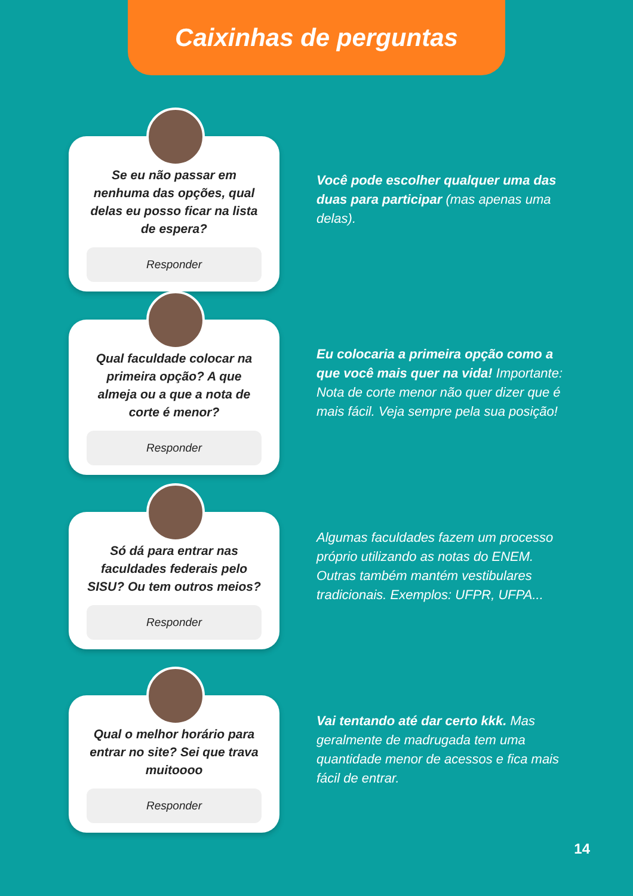Caixinhas de perguntas
Se eu não passar em nenhuma das opções, qual delas eu posso ficar na lista de espera?
Responder
Você pode escolher qualquer uma das duas para participar (mas apenas uma delas).
Qual faculdade colocar na primeira opção? A que almeja ou a que a nota de corte é menor?
Responder
Eu colocaria a primeira opção como a que você mais quer na vida! Importante: Nota de corte menor não quer dizer que é mais fácil. Veja sempre pela sua posição!
Só dá para entrar nas faculdades federais pelo SISU? Ou tem outros meios?
Responder
Algumas faculdades fazem um processo próprio utilizando as notas do ENEM. Outras também mantém vestibulares tradicionais. Exemplos: UFPR, UFPA...
Qual o melhor horário para entrar no site? Sei que trava muitoooo
Responder
Vai tentando até dar certo kkk. Mas geralmente de madrugada tem uma quantidade menor de acessos e fica mais fácil de entrar.
14